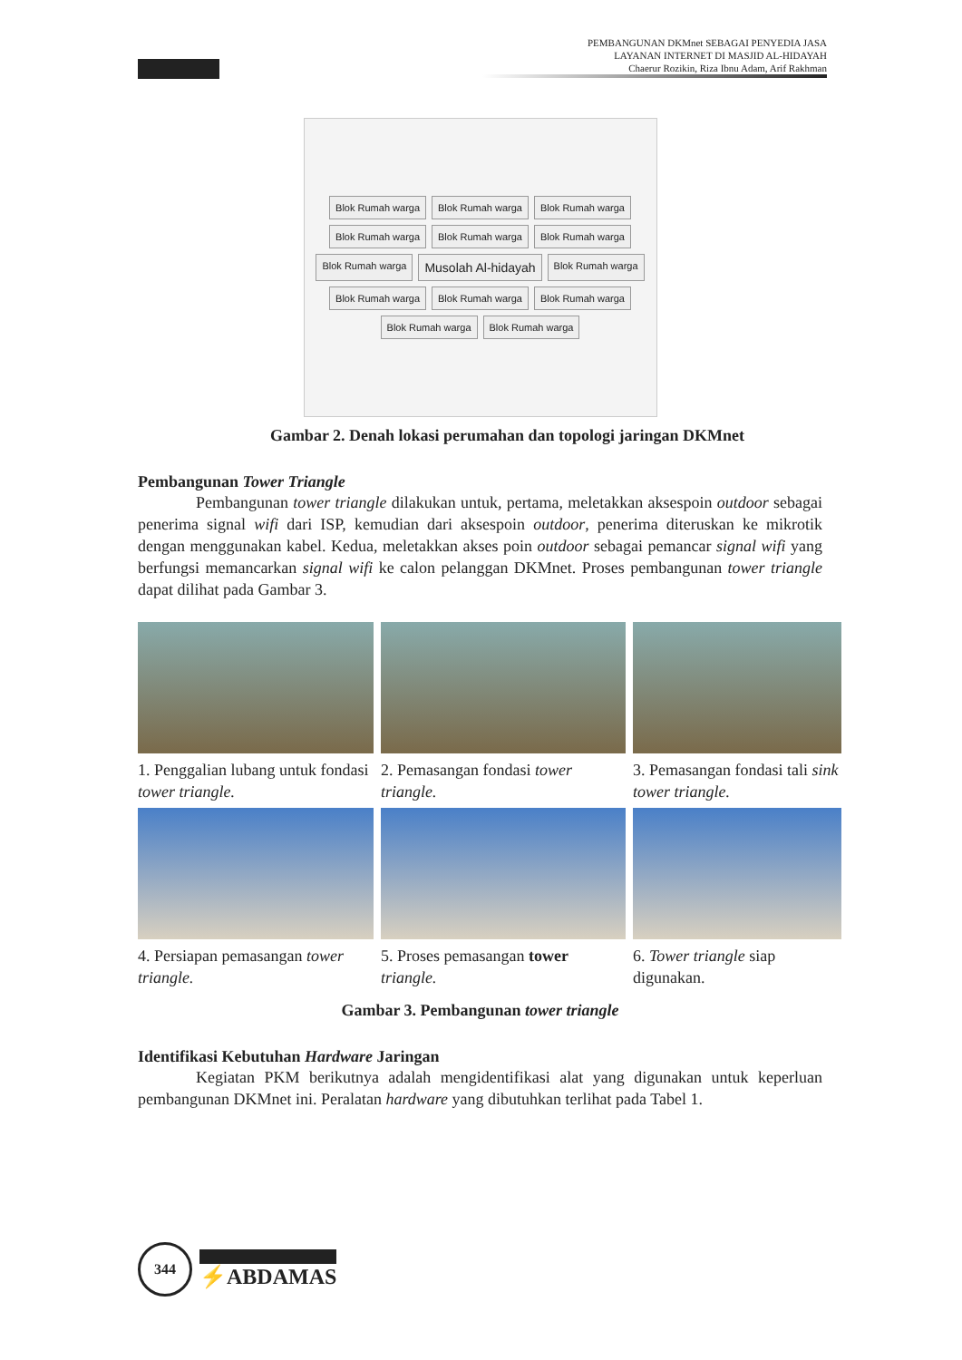PEMBANGUNAN DKMnet SEBAGAI PENYEDIA JASA
LAYANAN INTERNET DI MASJID AL-HIDAYAH
Chaerur Rozikin, Riza Ibnu Adam, Arif Rakhman
Blok Rumah warga
Blok Rumah warga
Blok Rumah warga
Blok Rumah warga
Blok Rumah warga
Blok Rumah warga
Blok Rumah warga
Musolah Al-hidayah
Blok Rumah warga
Blok Rumah warga
Blok Rumah warga
Blok Rumah warga
Blok Rumah warga
Blok Rumah warga
Gambar 2. Denah lokasi perumahan dan topologi jaringan DKMnet
Pembangunan Tower Triangle
Pembangunan tower triangle dilakukan untuk, pertama, meletakkan aksespoin outdoor sebagai penerima signal wifi dari ISP, kemudian dari aksespoin outdoor, penerima diteruskan ke mikrotik dengan menggunakan kabel. Kedua, meletakkan akses poin outdoor sebagai pemancar signal wifi yang berfungsi memancarkan signal wifi ke calon pelanggan DKMnet. Proses pembangunan tower triangle dapat dilihat pada Gambar 3.
1. Penggalian lubang untuk fondasi tower triangle.
2. Pemasangan fondasi tower triangle.
3. Pemasangan fondasi tali sink tower triangle.
4. Persiapan pemasangan tower triangle.
5. Proses pemasangan tower triangle.
6. Tower triangle siap digunakan.
Gambar 3. Pembangunan tower triangle
Identifikasi Kebutuhan Hardware Jaringan
Kegiatan PKM berikutnya adalah mengidentifikasi alat yang digunakan untuk keperluan pembangunan DKMnet ini. Peralatan hardware yang dibutuhkan terlihat pada Tabel 1.
344
⚡ABDAMAS